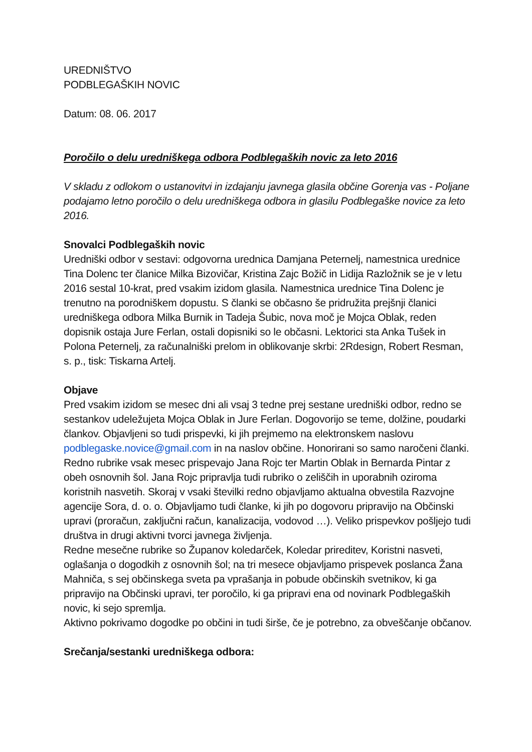UREDNIŠTVO
PODBLEGAŠKIH NOVIC
Datum: 08. 06. 2017
Poročilo o delu uredniškega odbora Podblegaških novic za leto 2016
V skladu z odlokom o ustanovitvi in izdajanju javnega glasila občine Gorenja vas - Poljane podajamo letno poročilo o delu uredniškega odbora in glasilu Podblegaške novice za leto 2016.
Snovalci Podblegaških novic
Uredniški odbor v sestavi: odgovorna urednica Damjana Peternelj, namestnica urednice Tina Dolenc ter članice Milka Bizovičar, Kristina Zajc Božič in Lidija Razložnik se je v letu 2016 sestal 10-krat, pred vsakim izidom glasila. Namestnica urednice Tina Dolenc je trenutno na porodniškem dopustu. S članki se občasno še pridružita prejšnji članici uredniškega odbora Milka Burnik in Tadeja Šubic, nova moč je Mojca Oblak, reden dopisnik ostaja Jure Ferlan, ostali dopisniki so le občasni. Lektorici sta Anka Tušek in Polona Peternelj, za računalniški prelom in oblikovanje skrbi: 2Rdesign, Robert Resman, s. p., tisk: Tiskarna Artelj.
Objave
Pred vsakim izidom se mesec dni ali vsaj 3 tedne prej sestane uredniški odbor, redno se sestankov udeležujeta Mojca Oblak in Jure Ferlan. Dogovorijo se teme, dolžine, poudarki člankov. Objavljeni so tudi prispevki, ki jih prejmemo na elektronskem naslovu podblegaske.novice@gmail.com in na naslov občine. Honorirani so samo naročeni članki. Redno rubrike vsak mesec prispevajo Jana Rojc ter Martin Oblak in Bernarda Pintar z obeh osnovnih šol. Jana Rojc pripravlja tudi rubriko o zeliščih in uporabnih oziroma koristnih nasvetih. Skoraj v vsaki številki redno objavljamo aktualna obvestila Razvojne agencije Sora, d. o. o. Objavljamo tudi članke, ki jih po dogovoru pripravijo na Občinski upravi (proračun, zaključni račun, kanalizacija, vodovod …). Veliko prispevkov pošljejo tudi društva in drugi aktivni tvorci javnega življenja.
Redne mesečne rubrike so Županov koledarček, Koledar prireditev, Koristni nasveti, oglašanja o dogodkih z osnovnih šol; na tri mesece objavljamo prispevek poslanca Žana Mahniča, s sej občinskega sveta pa vprašanja in pobude občinskih svetnikov, ki ga pripravijo na Občinski upravi, ter poročilo, ki ga pripravi ena od novinark Podblegaških novic, ki sejo spremlja.
Aktivno pokrivamo dogodke po občini in tudi širše, če je potrebno, za obveščanje občanov.
Srečanja/sestanki uredniškega odbora: